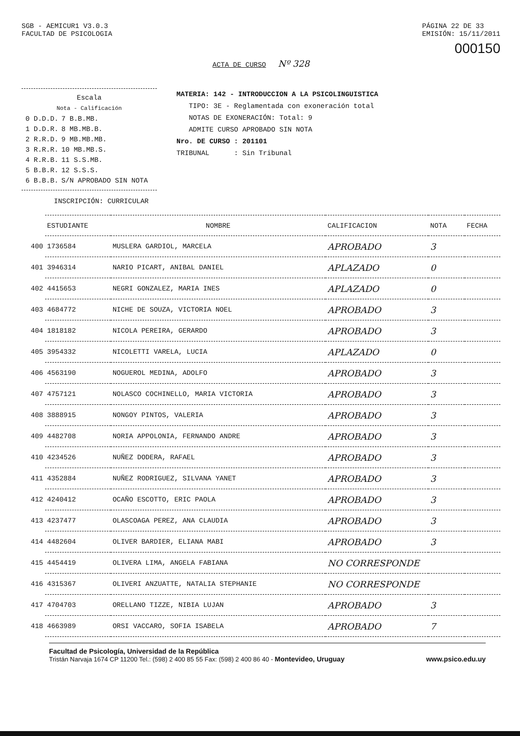SGB - AEMICUR1 V3.0.3
FACULTAD DE PSICOLOGIA
PÁGINA 22 DE 33
EMISIÓN: 15/11/2011
000150
ACTA DE CURSO Nº 328
Escala
Nota - Calificación
| 0 D.D.D. | 7 B.B.MB. |
| 1 D.D.R. | 8 MB.MB.B. |
| 2 R.R.D. | 9 MB.MB.MB. |
| 3 R.R.R. | 10 MB.MB.S. |
| 4 R.R.B. | 11 S.S.MB. |
| 5 B.B.R. | 12 S.S.S. |
| 6 B.B.B. | S/N APROBADO SIN NOTA |
MATERIA: 142 - INTRODUCCION A LA PSICOLINGUISTICA
TIPO: 3E - Reglamentada con exoneración total
NOTAS DE EXONERACIÓN: Total: 9
ADMITE CURSO APROBADO SIN NOTA
Nro. DE CURSO : 201101
TRIBUNAL : Sin Tribunal
INSCRIPCIÓN: CURRICULAR
| | ESTUDIANTE | NOMBRE | CALIFICACION | NOTA | FECHA |
| 400 | 1736584 | MUSLERA GARDIOL, MARCELA | APROBADO | 3 | |
| 401 | 3946314 | NARIO PICART, ANIBAL DANIEL | APLAZADO | 0 | |
| 402 | 4415653 | NEGRI GONZALEZ, MARIA INES | APLAZADO | 0 | |
| 403 | 4684772 | NICHE DE SOUZA, VICTORIA NOEL | APROBADO | 3 | |
| 404 | 1818182 | NICOLA PEREIRA, GERARDO | APROBADO | 3 | |
| 405 | 3954332 | NICOLETTI VARELA, LUCIA | APLAZADO | 0 | |
| 406 | 4563190 | NOGUEROL MEDINA, ADOLFO | APROBADO | 3 | |
| 407 | 4757121 | NOLASCO COCHINELLO, MARIA VICTORIA | APROBADO | 3 | |
| 408 | 3888915 | NONGOY PINTOS, VALERIA | APROBADO | 3 | |
| 409 | 4482708 | NORIA APPOLONIA, FERNANDO ANDRE | APROBADO | 3 | |
| 410 | 4234526 | NUÑEZ DODERA, RAFAEL | APROBADO | 3 | |
| 411 | 4352884 | NUÑEZ RODRIGUEZ, SILVANA YANET | APROBADO | 3 | |
| 412 | 4240412 | OCAÑO ESCOTTO, ERIC PAOLA | APROBADO | 3 | |
| 413 | 4237477 | OLASCOAGA PEREZ, ANA CLAUDIA | APROBADO | 3 | |
| 414 | 4482604 | OLIVER BARDIER, ELIANA MABI | APROBADO | 3 | |
| 415 | 4454419 | OLIVERA LIMA, ANGELA FABIANA | NO CORRESPONDE | | |
| 416 | 4315367 | OLIVERI ANZUATTE, NATALIA STEPHANIE | NO CORRESPONDE | | |
| 417 | 4704703 | ORELLANO TIZZE, NIBIA LUJAN | APROBADO | 3 | |
| 418 | 4663989 | ORSI VACCARO, SOFIA ISABELA | APROBADO | 7 | |
Facultad de Psicología, Universidad de la República
Tristán Narvaja 1674 CP 11200 Tel.: (598) 2 400 85 55 Fax: (598) 2 400 86 40 - Montevideo, Uruguay www.psico.edu.uy